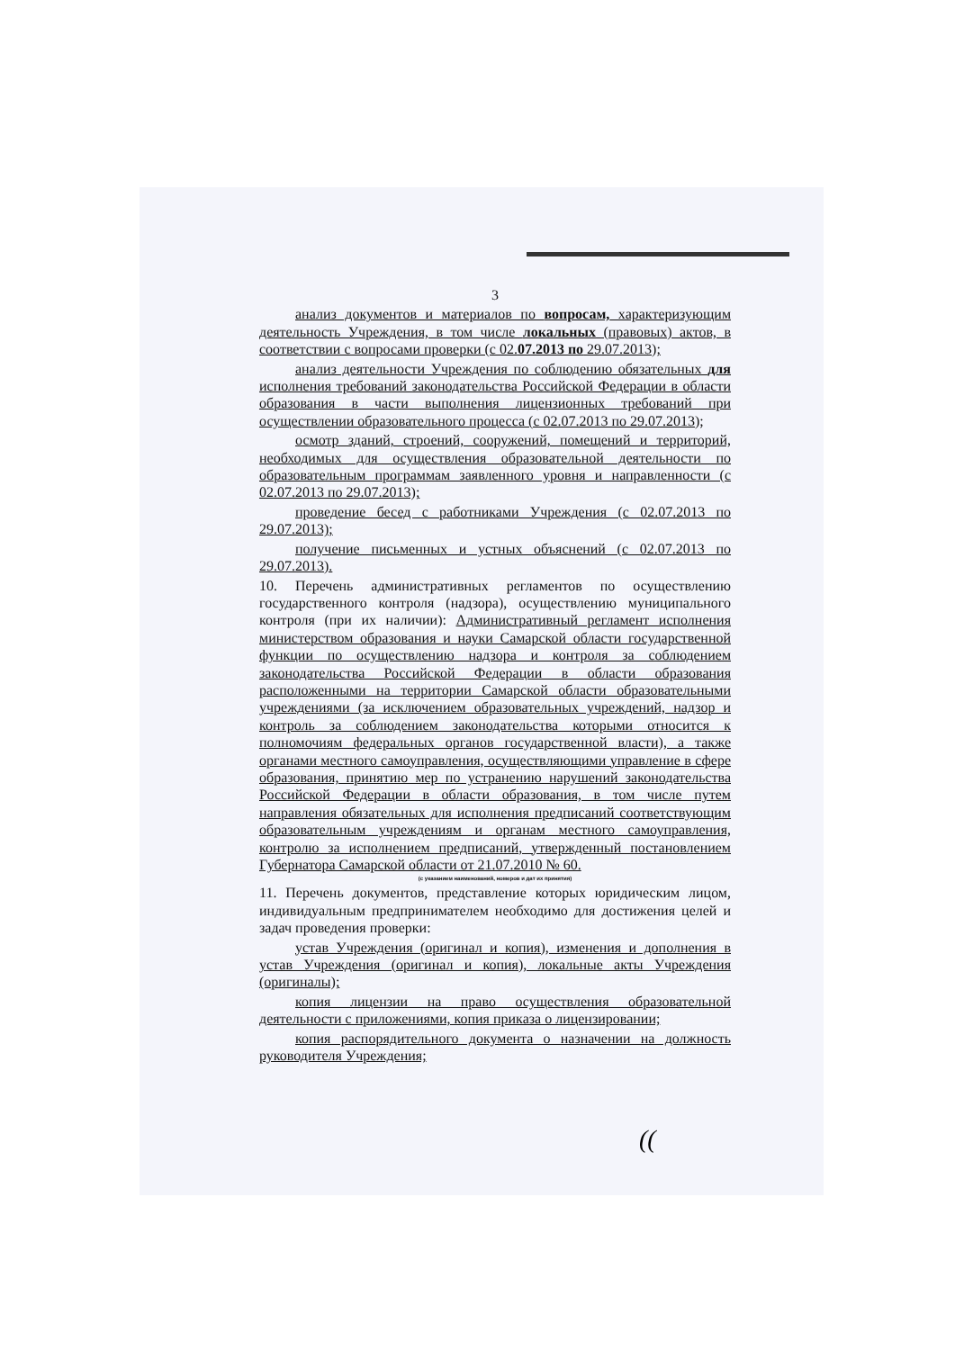3
анализ документов и материалов по вопросам, характеризующим деятельность Учреждения, в том числе локальных (правовых) актов, в соответствии с вопросами проверки (с 02.07.2013 по 29.07.2013);
анализ деятельности Учреждения по соблюдению обязательных для исполнения требований законодательства Российской Федерации в области образования в части выполнения лицензионных требований при осуществлении образовательного процесса (с 02.07.2013 по 29.07.2013);
осмотр зданий, строений, сооружений, помещений и территорий, необходимых для осуществления образовательной деятельности по образовательным программам заявленного уровня и направленности (с 02.07.2013 по 29.07.2013);
проведение бесед с работниками Учреждения (с 02.07.2013 по 29.07.2013);
получение письменных и устных объяснений (с 02.07.2013 по 29.07.2013).
10. Перечень административных регламентов по осуществлению государственного контроля (надзора), осуществлению муниципального контроля (при их наличии): Административный регламент исполнения министерством образования и науки Самарской области государственной функции по осуществлению надзора и контроля за соблюдением законодательства Российской Федерации в области образования расположенными на территории Самарской области образовательными учреждениями (за исключением образовательных учреждений, надзор и контроль за соблюдением законодательства которыми относится к полномочиям федеральных органов государственной власти), а также органами местного самоуправления, осуществляющими управление в сфере образования, принятию мер по устранению нарушений законодательства Российской Федерации в области образования, в том числе путем направления обязательных для исполнения предписаний соответствующим образовательным учреждениям и органам местного самоуправления, контролю за исполнением предписаний, утвержденный постановлением Губернатора Самарской области от 21.07.2010 № 60.
(с указанием наименований, номеров и дат их принятия)
11. Перечень документов, представление которых юридическим лицом, индивидуальным предпринимателем необходимо для достижения целей и задач проведения проверки:
устав Учреждения (оригинал и копия), изменения и дополнения в устав Учреждения (оригинал и копия), локальные акты Учреждения (оригиналы);
копия лицензии на право осуществления образовательной деятельности с приложениями, копия приказа о лицензировании;
копия распорядительного документа о назначении на должность руководителя Учреждения;
((